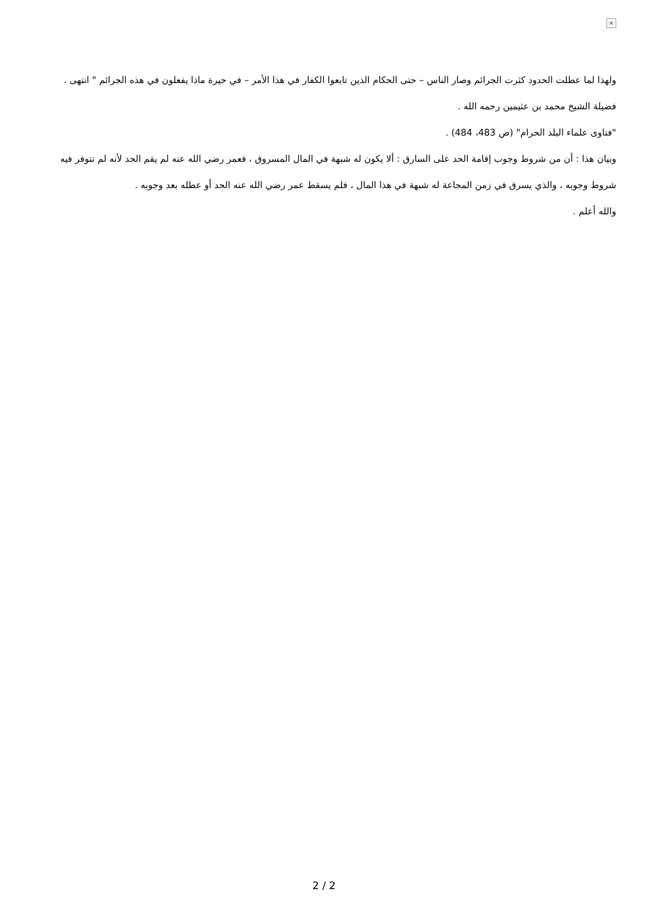×
ولهذا لما عطلت الحدود كثرت الجرائم وصار الناس – حتى الحكام الذين تابعوا الكفار في هذا الأمر – في حيرة ماذا يفعلون في هذه الجرائم " انتهى .
فضيلة الشيخ محمد بن عثيمين رحمه الله .
"فتاوى علماء البلد الحرام" (ص 483، 484) .
وبيان هذا : أن من شروط وجوب إقامة الحد على السارق : ألا يكون له شبهة في المال المسروق ، فعمر رضي الله عنه لم يقم الحد لأنه لم تتوفر فيه شروط وجوبه ، والذي يسرق في زمن المجاعة له شبهة في هذا المال ، فلم يسقط عمر رضي الله عنه الحد أو عطله بعد وجوبه .
والله أعلم .
2 / 2